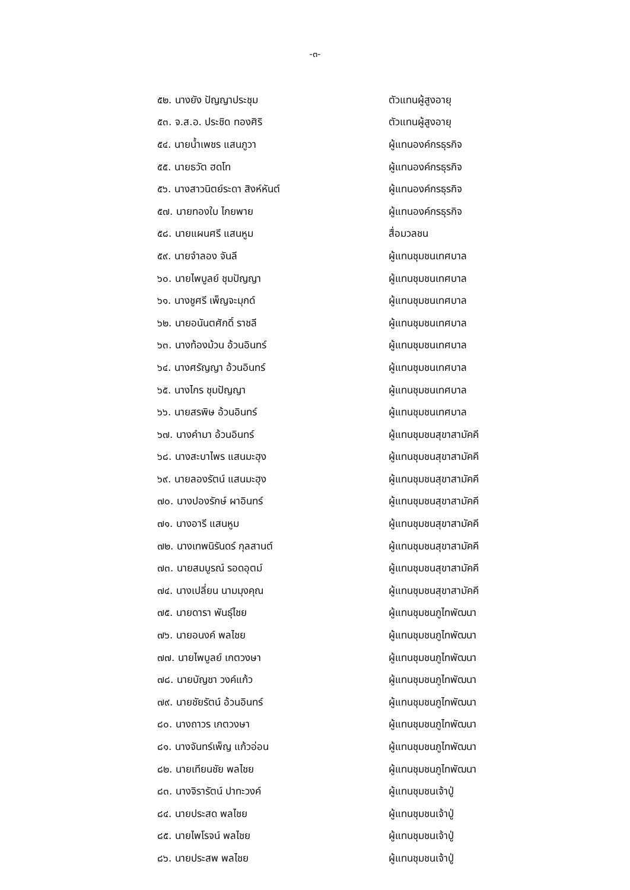-๓-
| ๕๒. นางยัง ปัญญาประชุม | ตัวแทนผู้สูงอายุ |
| ๕๓. จ.ส.อ. ประชิด ทองศิริ | ตัวแทนผู้สูงอายุ |
| ๕๔. นายน้ำเพชร แสนภูวา | ผู้แทนองค์กรธุรกิจ |
| ๕๕. นายธวัต ฮดโท | ผู้แทนองค์กรธุรกิจ |
| ๕๖. นางสาวนิตย์ระดา สิงห์หันต์ | ผู้แทนองค์กรธุรกิจ |
| ๕๗. นายทองใบ ไกยพาย | ผู้แทนองค์กรธุรกิจ |
| ๕๘. นายแผนศรี แสนหูม | สื่อมวลชน |
| ๕๙. นายจำลอง จันลี | ผู้แทนชุมชนเทศบาล |
| ๖๐. นายไพบูลย์ ชุมปัญญา | ผู้แทนชุมชนเทศบาล |
| ๖๑. นางชูศรี เพ็ญจะมุกด์ | ผู้แทนชุมชนเทศบาล |
| ๖๒. นายอนันตศักดิ์ ราชลี | ผู้แทนชุมชนเทศบาล |
| ๖๓. นางท้องม้วน อ้วนอินทร์ | ผู้แทนชุมชนเทศบาล |
| ๖๔. นางศรัญญา อ้วนอินทร์ | ผู้แทนชุมชนเทศบาล |
| ๖๕. นางไกร ชุมปัญญา | ผู้แทนชุมชนเทศบาล |
| ๖๖. นายสรพิษ อ้วนอินทร์ | ผู้แทนชุมชนเทศบาล |
| ๖๗. นางคำมา อ้วนอินทร์ | ผู้แทนชุมชนสุขาสามัคคี |
| ๖๘. นางสะบาไพร แสนมะฮุง | ผู้แทนชุมชนสุขาสามัคคี |
| ๖๙. นายลองรัตน์ แสนมะฮุง | ผู้แทนชุมชนสุขาสามัคคี |
| ๗๐. นางปองรักษ์ ผาอินทร์ | ผู้แทนชุมชนสุขาสามัคคี |
| ๗๑. นางอารี แสนหูม | ผู้แทนชุมชนสุขาสามัคคี |
| ๗๒. นางเทพนิรันดร์ กุลสานต์ | ผู้แทนชุมชนสุขาสามัคคี |
| ๗๓. นายสมบูรณ์ รอดอุตม์ | ผู้แทนชุมชนสุขาสามัคคี |
| ๗๔. นางเปลี่ยน นามมุงคุณ | ผู้แทนชุมชนสุขาสามัคคี |
| ๗๕. นายดารา พันธุ์ไชย | ผู้แทนชุมชนภูไทพัฒนา |
| ๗๖. นายอนงค์ พลไชย | ผู้แทนชุมชนภูไทพัฒนา |
| ๗๗. นายไพบูลย์ เกตวงษา | ผู้แทนชุมชนภูไทพัฒนา |
| ๗๘. นายบัญชา วงค์แก้ว | ผู้แทนชุมชนภูไทพัฒนา |
| ๗๙. นายชัยรัตน์ อ้วนอินทร์ | ผู้แทนชุมชนภูไทพัฒนา |
| ๘๐. นางถาวร เกตวงษา | ผู้แทนชุมชนภูไทพัฒนา |
| ๘๑. นางจันทร์เพ็ญ แก้วอ่อน | ผู้แทนชุมชนภูไทพัฒนา |
| ๘๒. นายเทียนชัย พลไชย | ผู้แทนชุมชนภูไทพัฒนา |
| ๘๓. นางจิรารัตน์ ปาทะวงค์ | ผู้แทนชุมชนเจ้าปู่ |
| ๘๔. นายประสด พลไชย | ผู้แทนชุมชนเจ้าปู่ |
| ๘๕. นายไพโรจน์ พลไชย | ผู้แทนชุมชนเจ้าปู่ |
| ๘๖. นายประสพ พลไชย | ผู้แทนชุมชนเจ้าปู่ |